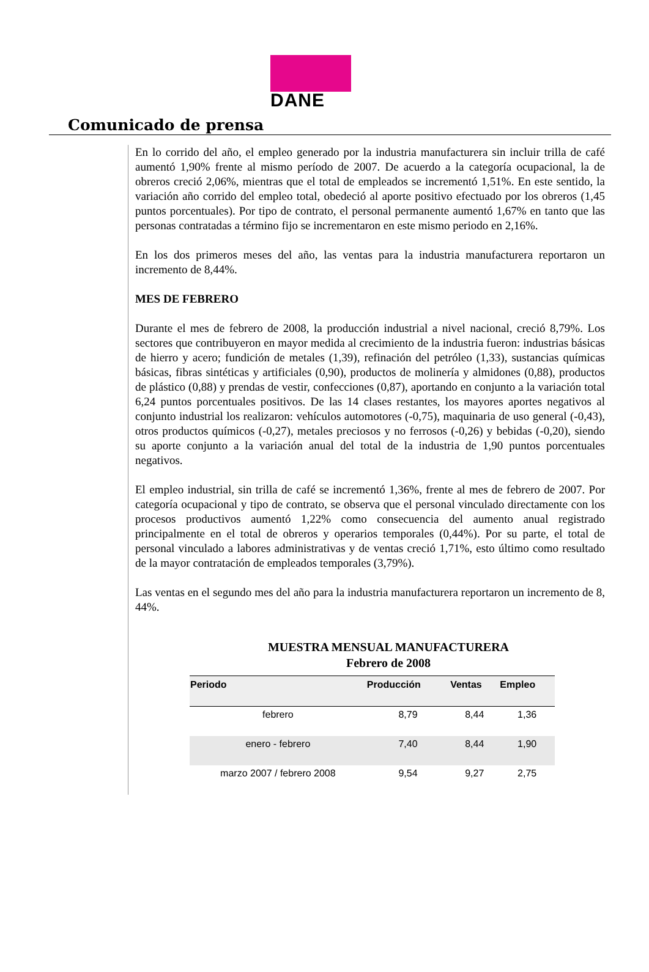DANE
Comunicado de prensa
En lo corrido del año, el empleo generado por la industria manufacturera sin incluir trilla de café aumentó 1,90% frente al mismo período de 2007. De acuerdo a la categoría ocupacional, la de obreros creció 2,06%, mientras que el total de empleados se incrementó 1,51%. En este sentido, la variación año corrido del empleo total, obedeció al aporte positivo efectuado por los obreros (1,45 puntos porcentuales). Por tipo de contrato, el personal permanente aumentó 1,67% en tanto que las personas contratadas a término fijo se incrementaron en este mismo periodo en 2,16%.
En los dos primeros meses del año, las ventas para la industria manufacturera reportaron un incremento de 8,44%.
MES DE FEBRERO
Durante el mes de febrero de 2008, la producción industrial a nivel nacional, creció 8,79%. Los sectores que contribuyeron en mayor medida al crecimiento de la industria fueron: industrias básicas de hierro y acero; fundición de metales (1,39), refinación del petróleo (1,33), sustancias químicas básicas, fibras sintéticas y artificiales (0,90), productos de molinería y almidones (0,88), productos de plástico (0,88) y prendas de vestir, confecciones (0,87), aportando en conjunto a la variación total 6,24 puntos porcentuales positivos. De las 14 clases restantes, los mayores aportes negativos al conjunto industrial los realizaron: vehículos automotores (-0,75), maquinaria de uso general (-0,43), otros productos químicos (-0,27), metales preciosos y no ferrosos (-0,26) y bebidas (-0,20), siendo su aporte conjunto a la variación anual del total de la industria de 1,90 puntos porcentuales negativos.
El empleo industrial, sin trilla de café se incrementó 1,36%, frente al mes de febrero de 2007. Por categoría ocupacional y tipo de contrato, se observa que el personal vinculado directamente con los procesos productivos aumentó 1,22% como consecuencia del aumento anual registrado principalmente en el total de obreros y operarios temporales (0,44%). Por su parte, el total de personal vinculado a labores administrativas y de ventas creció 1,71%, esto último como resultado de la mayor contratación de empleados temporales (3,79%).
Las ventas en el segundo mes del año para la industria manufacturera reportaron un incremento de 8, 44%.
MUESTRA MENSUAL MANUFACTURERA
Febrero de 2008
| Periodo | Producción | Ventas | Empleo |
| --- | --- | --- | --- |
| febrero | 8,79 | 8,44 | 1,36 |
| enero - febrero | 7,40 | 8,44 | 1,90 |
| marzo 2007 / febrero 2008 | 9,54 | 9,27 | 2,75 |